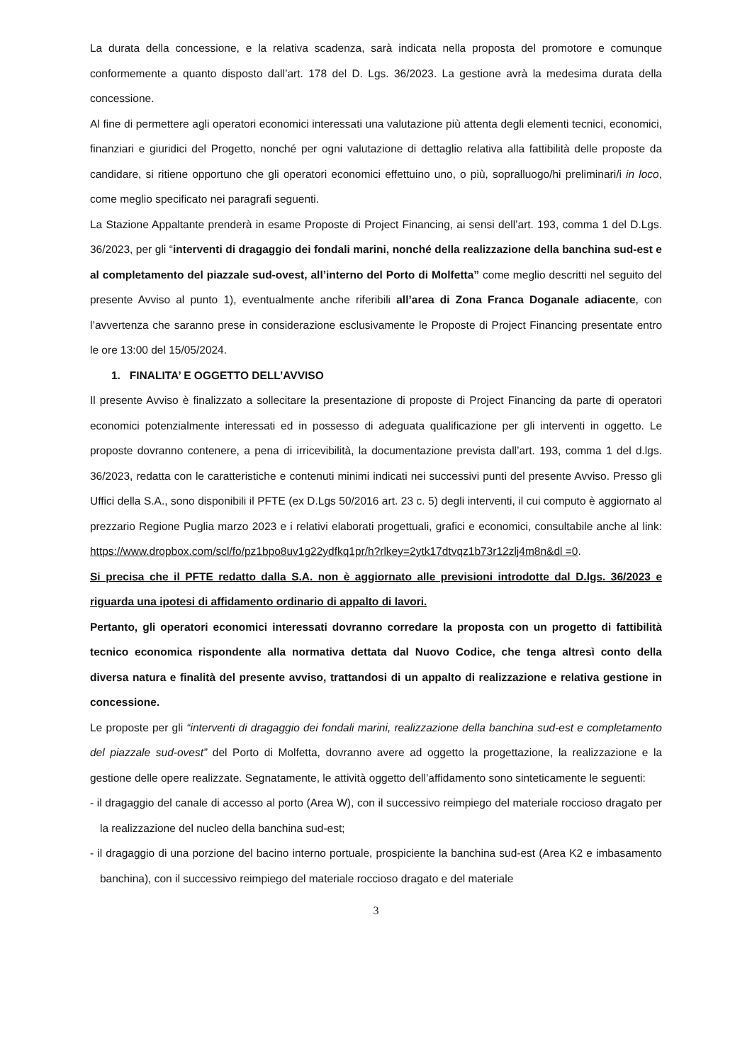La durata della concessione, e la relativa scadenza, sarà indicata nella proposta del promotore e comunque conformemente a quanto disposto dall’art. 178 del D. Lgs. 36/2023. La gestione avrà la medesima durata della concessione.
Al fine di permettere agli operatori economici interessati una valutazione più attenta degli elementi tecnici, economici, finanziari e giuridici del Progetto, nonché per ogni valutazione di dettaglio relativa alla fattibilità delle proposte da candidare, si ritiene opportuno che gli operatori economici effettuino uno, o più, sopralluogo/hi preliminari/i in loco, come meglio specificato nei paragrafi seguenti.
La Stazione Appaltante prenderà in esame Proposte di Project Financing, ai sensi dell’art. 193, comma 1 del D.Lgs. 36/2023, per gli “interventi di dragaggio dei fondali marini, nonché della realizzazione della banchina sud-est e al completamento del piazzale sud-ovest, all’interno del Porto di Molfetta” come meglio descritti nel seguito del presente Avviso al punto 1), eventualmente anche riferibili all’area di Zona Franca Doganale adiacente, con l’avvertenza che saranno prese in considerazione esclusivamente le Proposte di Project Financing presentate entro le ore 13:00 del 15/05/2024.
1. FINALITA’ E OGGETTO DELL’AVVISO
Il presente Avviso è finalizzato a sollecitare la presentazione di proposte di Project Financing da parte di operatori economici potenzialmente interessati ed in possesso di adeguata qualificazione per gli interventi in oggetto. Le proposte dovranno contenere, a pena di irricevibilità, la documentazione prevista dall’art. 193, comma 1 del d.lgs. 36/2023, redatta con le caratteristiche e contenuti minimi indicati nei successivi punti del presente Avviso. Presso gli Uffici della S.A., sono disponibili il PFTE (ex D.Lgs 50/2016 art. 23 c. 5) degli interventi, il cui computo è aggiornato al prezzario Regione Puglia marzo 2023 e i relativi elaborati progettuali, grafici e economici, consultabile anche al link: https://www.dropbox.com/scl/fo/pz1bpo8uv1g22ydfkq1pr/h?rlkey=2ytk17dtvqz1b73r12zlj4m8n&dl =0.
Si precisa che il PFTE redatto dalla S.A. non è aggiornato alle previsioni introdotte dal D.lgs. 36/2023 e riguarda una ipotesi di affidamento ordinario di appalto di lavori.
Pertanto, gli operatori economici interessati dovranno corredare la proposta con un progetto di fattibilità tecnico economica rispondente alla normativa dettata dal Nuovo Codice, che tenga altresì conto della diversa natura e finalità del presente avviso, trattandosi di un appalto di realizzazione e relativa gestione in concessione.
Le proposte per gli “interventi di dragaggio dei fondali marini, realizzazione della banchina sud-est e completamento del piazzale sud-ovest” del Porto di Molfetta, dovranno avere ad oggetto la progettazione, la realizzazione e la gestione delle opere realizzate. Segnatamente, le attività oggetto dell’affidamento sono sinteticamente le seguenti:
- il dragaggio del canale di accesso al porto (Area W), con il successivo reimpiego del materiale roccioso dragato per la realizzazione del nucleo della banchina sud-est;
- il dragaggio di una porzione del bacino interno portuale, prospiciente la banchina sud-est (Area K2 e imbasamento banchina), con il successivo reimpiego del materiale roccioso dragato e del materiale
3